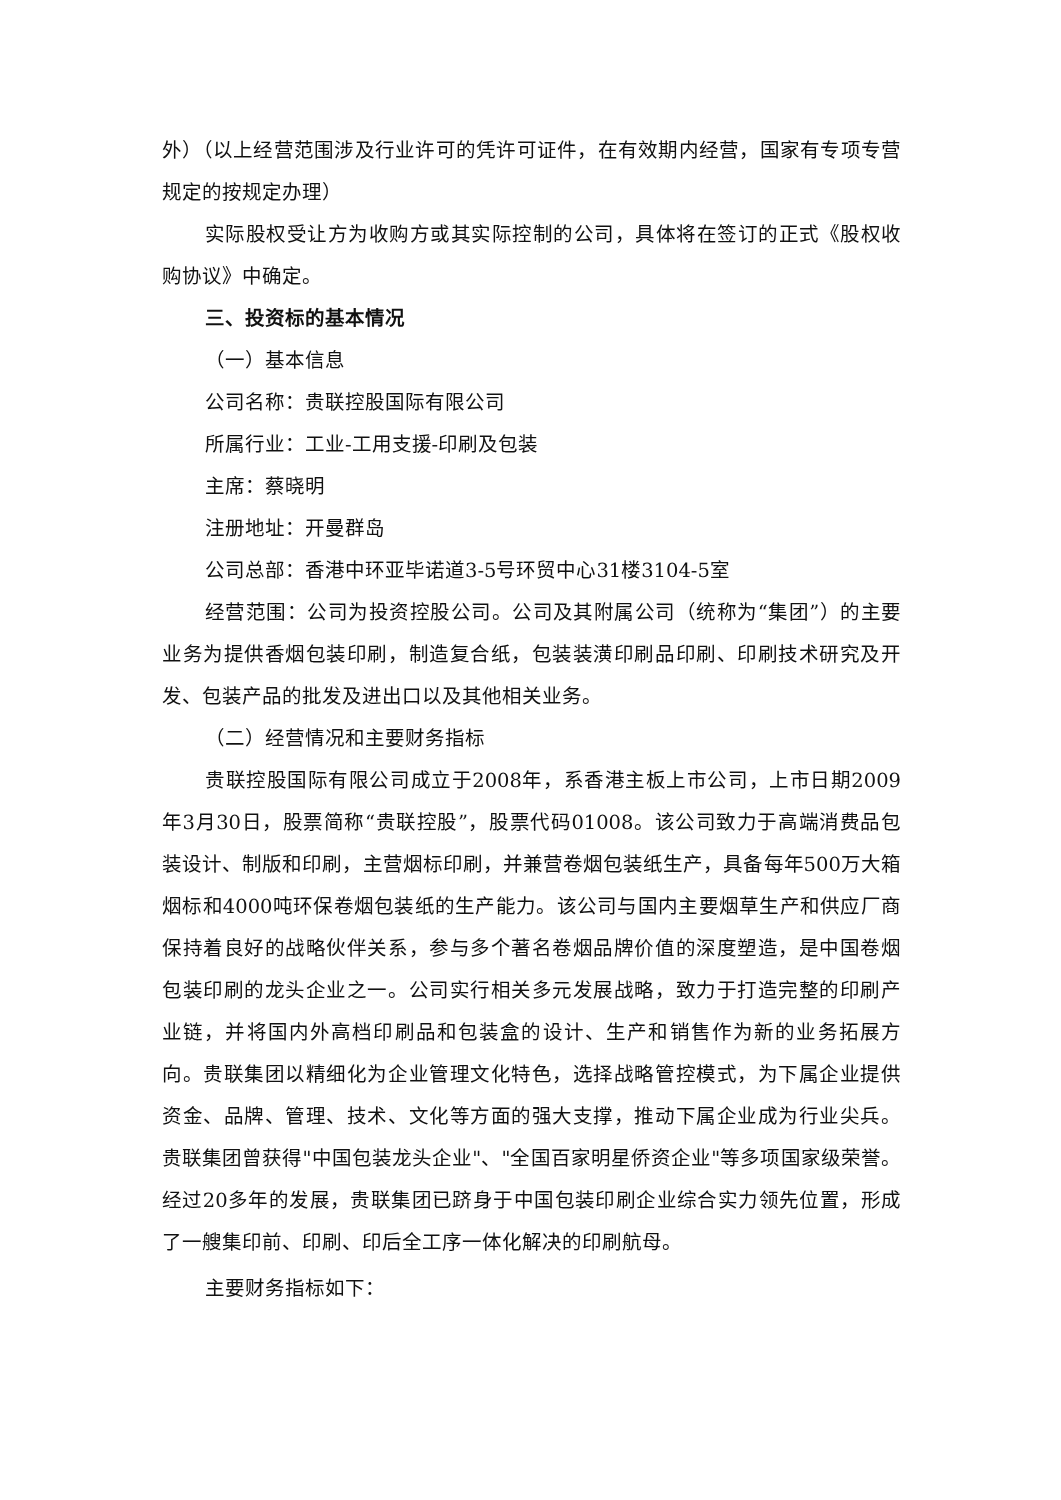外）（以上经营范围涉及行业许可的凭许可证件，在有效期内经营，国家有专项专营规定的按规定办理）
实际股权受让方为收购方或其实际控制的公司，具体将在签订的正式《股权收购协议》中确定。
三、投资标的基本情况
（一）基本信息
公司名称：贵联控股国际有限公司
所属行业：工业-工用支援-印刷及包装
主席：蔡晓明
注册地址：开曼群岛
公司总部：香港中环亚毕诺道3-5号环贸中心31楼3104-5室
经营范围：公司为投资控股公司。公司及其附属公司（统称为“集团”）的主要业务为提供香烟包装印刷，制造复合纸，包装装潢印刷品印刷、印刷技术研究及开发、包装产品的批发及进出口以及其他相关业务。
（二）经营情况和主要财务指标
贵联控股国际有限公司成立于2008年，系香港主板上市公司，上市日期2009年3月30日，股票简称“贵联控股”，股票代码01008。该公司致力于高端消费品包装设计、制版和印刷，主营烟标印刷，并兼营卷烟包装纸生产，具备每年500万大箱烟标和4000吨环保卷烟包装纸的生产能力。该公司与国内主要烟草生产和供应厂商保持着良好的战略伙伴关系，参与多个著名卷烟品牌价值的深度塑造，是中国卷烟包装印刷的龙头企业之一。公司实行相关多元发展战略，致力于打造完整的印刷产业链，并将国内外高档印刷品和包装盒的设计、生产和销售作为新的业务拓展方向。贵联集团以精细化为企业管理文化特色，选择战略管控模式，为下属企业提供资金、品牌、管理、技术、文化等方面的强大支撑，推动下属企业成为行业尖兵。贵联集团曾获得"中国包装龙头企业"、"全国百家明星侨资企业"等多项国家级荣誉。经过20多年的发展，贵联集团已跻身于中国包装印刷企业综合实力领先位置，形成了一艘集印前、印刷、印后全工序一体化解决的印刷航母。
主要财务指标如下：